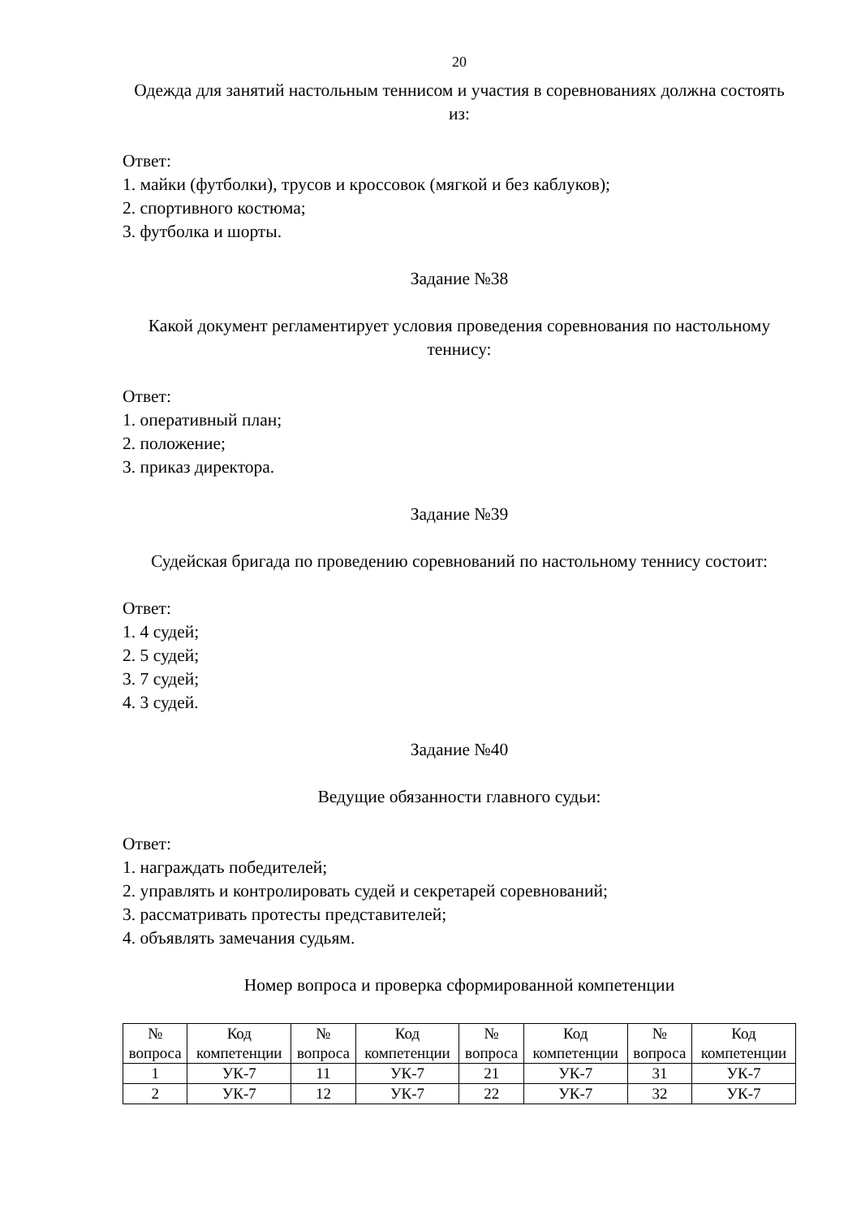20
Одежда для занятий настольным теннисом и участия в соревнованиях должна состоять из:
Ответ:
1. майки (футболки), трусов и кроссовок (мягкой и без каблуков);
2. спортивного костюма;
3. футболка и шорты.
Задание №38
Какой документ регламентирует условия проведения соревнования по настольному теннису:
Ответ:
1. оперативный план;
2. положение;
3. приказ директора.
Задание №39
Судейская бригада по проведению соревнований по настольному теннису состоит:
Ответ:
1. 4 судей;
2. 5 судей;
3. 7 судей;
4. 3 судей.
Задание №40
Ведущие обязанности главного судьи:
Ответ:
1. награждать победителей;
2. управлять и контролировать судей и секретарей соревнований;
3. рассматривать протесты представителей;
4. объявлять замечания судьям.
Номер вопроса и проверка сформированной компетенции
| № вопроса | Код компетенции | № вопроса | Код компетенции | № вопроса | Код компетенции | № вопроса | Код компетенции |
| 1 | УК-7 | 11 | УК-7 | 21 | УК-7 | 31 | УК-7 |
| 2 | УК-7 | 12 | УК-7 | 22 | УК-7 | 32 | УК-7 |